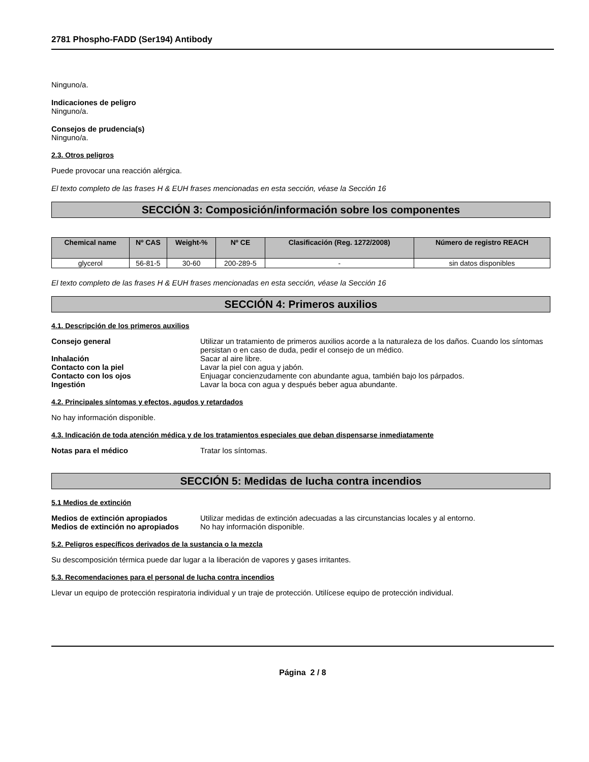2781 Phospho-FADD (Ser194) Antibody
Ninguno/a.
Indicaciones de peligro
Ninguno/a.
Consejos de prudencia(s)
Ninguno/a.
2.3. Otros peligros
Puede provocar una reacción alérgica.
El texto completo de las frases H & EUH frases mencionadas en esta sección, véase la Sección 16
SECCIÓN 3: Composición/información sobre los componentes
| Chemical name | Nº CAS | Weight-% | Nº CE | Clasificación (Reg. 1272/2008) | Número de registro REACH |
| --- | --- | --- | --- | --- | --- |
| glycerol | 56-81-5 | 30-60 | 200-289-5 | - | sin datos disponibles |
El texto completo de las frases H & EUH frases mencionadas en esta sección, véase la Sección 16
SECCIÓN 4: Primeros auxilios
4.1. Descripción de los primeros auxilios
| Consejo general | Utilizar un tratamiento de primeros auxilios acorde a la naturaleza de los daños. Cuando los síntomas persistan o en caso de duda, pedir el consejo de un médico. |
| Inhalación | Sacar al aire libre. |
| Contacto con la piel | Lavar la piel con agua y jabón. |
| Contacto con los ojos | Enjuagar concienzudamente con abundante agua, también bajo los párpados. |
| Ingestión | Lavar la boca con agua y después beber agua abundante. |
4.2. Principales síntomas y efectos, agudos y retardados
No hay información disponible.
4.3. Indicación de toda atención médica y de los tratamientos especiales que deban dispensarse inmediatamente
| Notas para el médico | Tratar los síntomas. |
SECCIÓN 5: Medidas de lucha contra incendios
5.1 Medios de extinción
| Medios de extinción apropiados | Utilizar medidas de extinción adecuadas a las circunstancias locales y al entorno. |
| Medios de extinción no apropiados | No hay información disponible. |
5.2. Peligros específicos derivados de la sustancia o la mezcla
Su descomposición térmica puede dar lugar a la liberación de vapores y gases irritantes.
5.3. Recomendaciones para el personal de lucha contra incendios
Llevar un equipo de protección respiratoria individual y un traje de protección. Utilícese equipo de protección individual.
Página 2 / 8